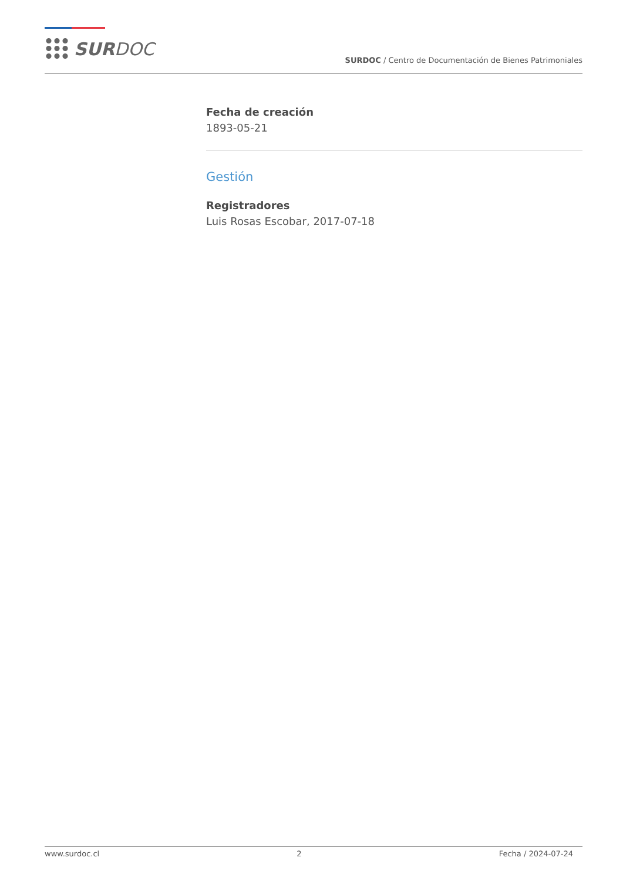SUR DOC
SURDOC / Centro de Documentación de Bienes Patrimoniales
Fecha de creación
1893-05-21
Gestión
Registradores
Luis Rosas Escobar, 2017-07-18
www.surdoc.cl 2 Fecha / 2024-07-24